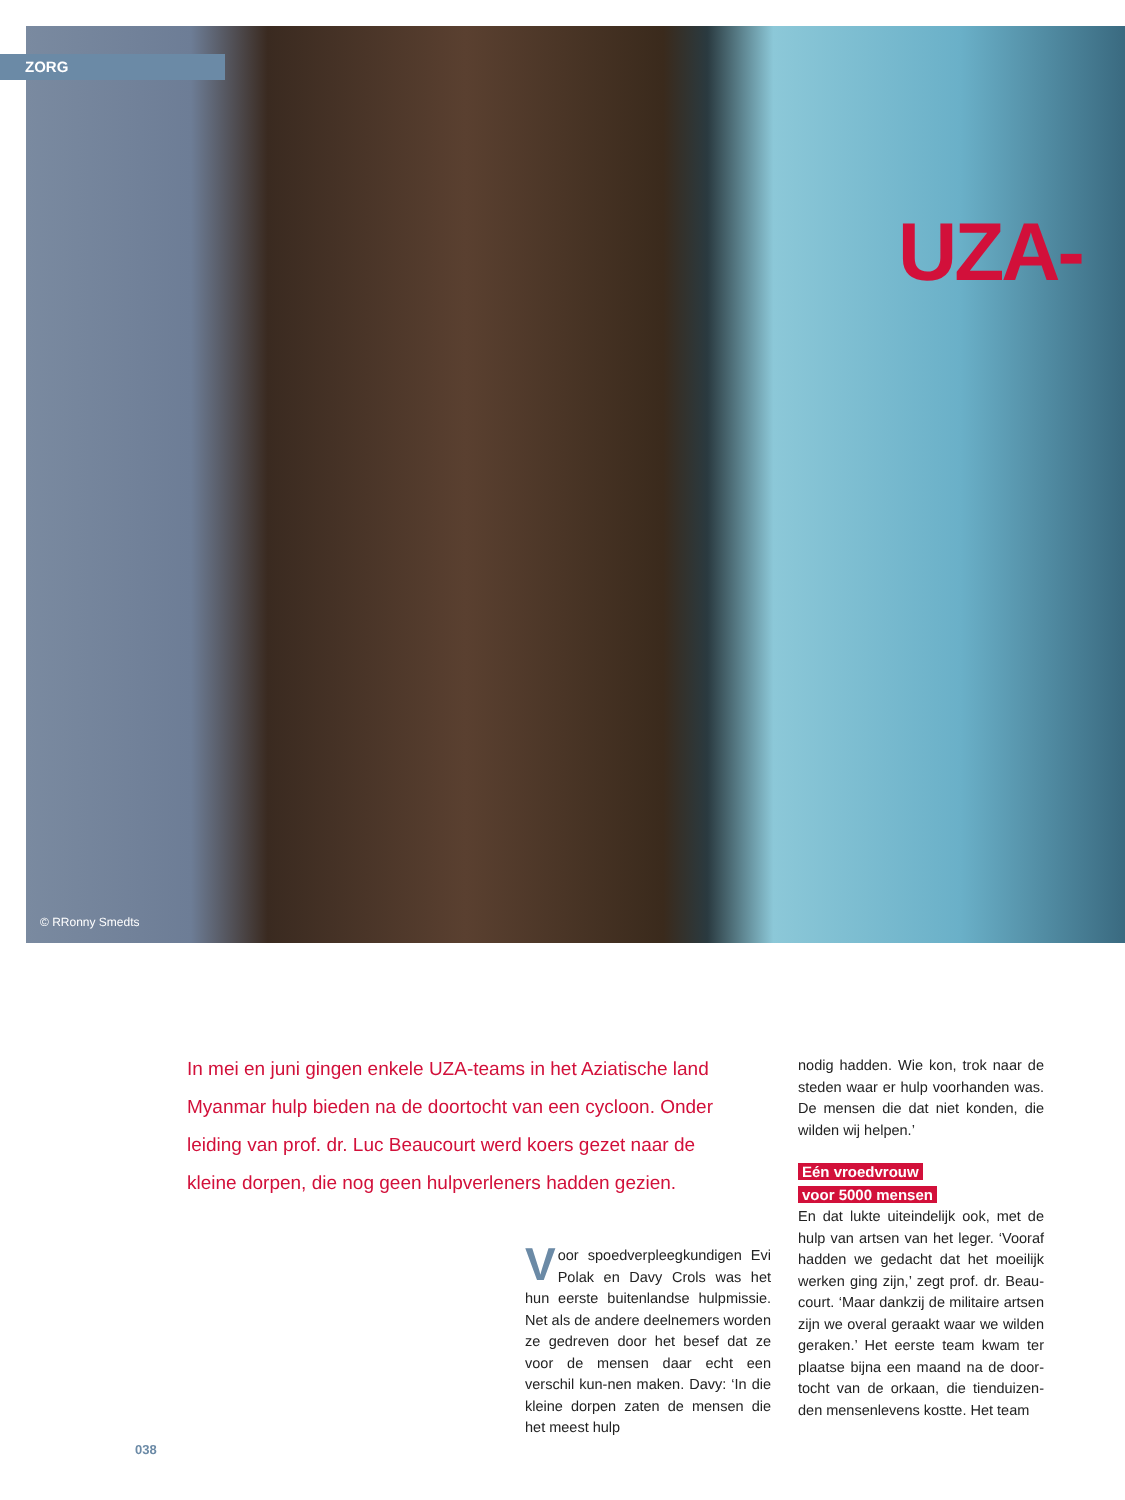ZORG
UZA-
© RRonny Smedts
In mei en juni gingen enkele UZA-teams in het Aziatische land Myanmar hulp bieden na de doortocht van een cycloon. Onder leiding van prof. dr. Luc Beaucourt werd koers gezet naar de kleine dorpen, die nog geen hulpverleners hadden gezien.
Voor spoedverpleegkundigen Evi Polak en Davy Crols was het hun eerste buitenlandse hulpmissie. Net als de andere deelnemers worden ze gedreven door het besef dat ze voor de mensen daar echt een verschil kun-nen maken. Davy: ‘In die kleine dorpen zaten de mensen die het meest hulp
nodig hadden. Wie kon, trok naar de steden waar er hulp voorhanden was. De mensen die dat niet konden, die wilden wij helpen.’
Eén vroedvrouw
voor 5000 mensen
En dat lukte uiteindelijk ook, met de hulp van artsen van het leger. ‘Vooraf hadden we gedacht dat het moeilijk werken ging zijn,’ zegt prof. dr. Beau-court. ‘Maar dankzij de militaire artsen zijn we overal geraakt waar we wilden geraken.’ Het eerste team kwam ter plaatse bijna een maand na de door-tocht van de orkaan, die tienduizen-den mensenlevens kostte. Het team
038